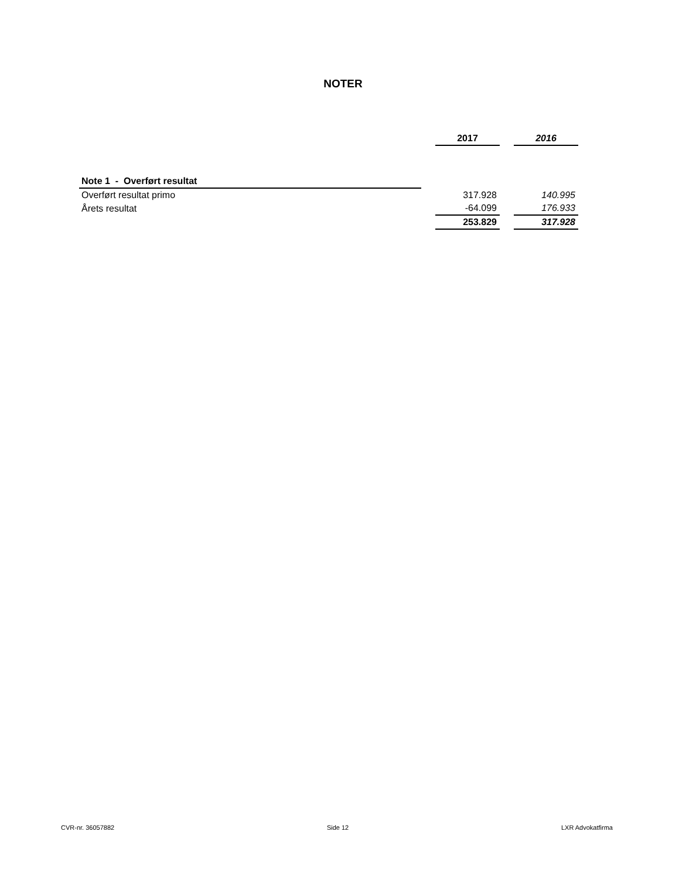NOTER
| | | 2017 | | 2016 |
| Note 1 - Overført resultat | | | | |
| Overført resultat primo | | 317.928 | | 140.995 |
| Årets resultat | | -64.099 | | 176.933 |
| | | 253.829 | | 317.928 |
CVR-nr. 36057882 Side 12 LXR Advokatfirma